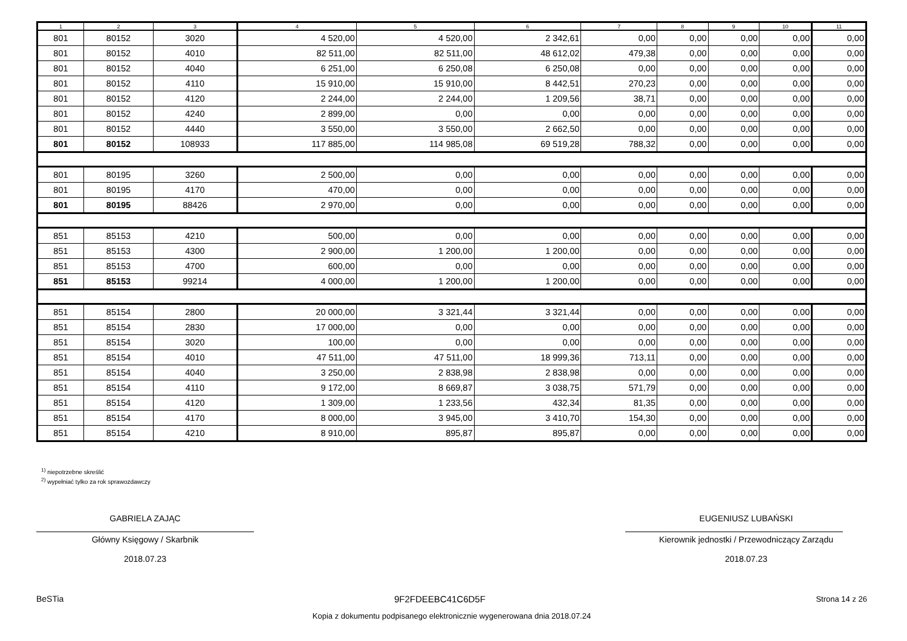| 1 | 2 | 3 | 4 | 5 | 6 | 7 | 8 | 9 | 10 | 11 |
| --- | --- | --- | --- | --- | --- | --- | --- | --- | --- | --- |
| 801 | 80152 | 3020 | 4 520,00 | 4 520,00 | 2 342,61 | 0,00 | 0,00 | 0,00 | 0,00 | 0,00 |
| 801 | 80152 | 4010 | 82 511,00 | 82 511,00 | 48 612,02 | 479,38 | 0,00 | 0,00 | 0,00 | 0,00 |
| 801 | 80152 | 4040 | 6 251,00 | 6 250,08 | 6 250,08 | 0,00 | 0,00 | 0,00 | 0,00 | 0,00 |
| 801 | 80152 | 4110 | 15 910,00 | 15 910,00 | 8 442,51 | 270,23 | 0,00 | 0,00 | 0,00 | 0,00 |
| 801 | 80152 | 4120 | 2 244,00 | 2 244,00 | 1 209,56 | 38,71 | 0,00 | 0,00 | 0,00 | 0,00 |
| 801 | 80152 | 4240 | 2 899,00 | 0,00 | 0,00 | 0,00 | 0,00 | 0,00 | 0,00 | 0,00 |
| 801 | 80152 | 4440 | 3 550,00 | 3 550,00 | 2 662,50 | 0,00 | 0,00 | 0,00 | 0,00 | 0,00 |
| 801 | 80152 | 108933 | 117 885,00 | 114 985,08 | 69 519,28 | 788,32 | 0,00 | 0,00 | 0,00 | 0,00 |
| 801 | 80195 | 3260 | 2 500,00 | 0,00 | 0,00 | 0,00 | 0,00 | 0,00 | 0,00 | 0,00 |
| 801 | 80195 | 4170 | 470,00 | 0,00 | 0,00 | 0,00 | 0,00 | 0,00 | 0,00 | 0,00 |
| 801 | 80195 | 88426 | 2 970,00 | 0,00 | 0,00 | 0,00 | 0,00 | 0,00 | 0,00 | 0,00 |
| 851 | 85153 | 4210 | 500,00 | 0,00 | 0,00 | 0,00 | 0,00 | 0,00 | 0,00 | 0,00 |
| 851 | 85153 | 4300 | 2 900,00 | 1 200,00 | 1 200,00 | 0,00 | 0,00 | 0,00 | 0,00 | 0,00 |
| 851 | 85153 | 4700 | 600,00 | 0,00 | 0,00 | 0,00 | 0,00 | 0,00 | 0,00 | 0,00 |
| 851 | 85153 | 99214 | 4 000,00 | 1 200,00 | 1 200,00 | 0,00 | 0,00 | 0,00 | 0,00 | 0,00 |
| 851 | 85154 | 2800 | 20 000,00 | 3 321,44 | 3 321,44 | 0,00 | 0,00 | 0,00 | 0,00 | 0,00 |
| 851 | 85154 | 2830 | 17 000,00 | 0,00 | 0,00 | 0,00 | 0,00 | 0,00 | 0,00 | 0,00 |
| 851 | 85154 | 3020 | 100,00 | 0,00 | 0,00 | 0,00 | 0,00 | 0,00 | 0,00 | 0,00 |
| 851 | 85154 | 4010 | 47 511,00 | 47 511,00 | 18 999,36 | 713,11 | 0,00 | 0,00 | 0,00 | 0,00 |
| 851 | 85154 | 4040 | 3 250,00 | 2 838,98 | 2 838,98 | 0,00 | 0,00 | 0,00 | 0,00 | 0,00 |
| 851 | 85154 | 4110 | 9 172,00 | 8 669,87 | 3 038,75 | 571,79 | 0,00 | 0,00 | 0,00 | 0,00 |
| 851 | 85154 | 4120 | 1 309,00 | 1 233,56 | 432,34 | 81,35 | 0,00 | 0,00 | 0,00 | 0,00 |
| 851 | 85154 | 4170 | 8 000,00 | 3 945,00 | 3 410,70 | 154,30 | 0,00 | 0,00 | 0,00 | 0,00 |
| 851 | 85154 | 4210 | 8 910,00 | 895,87 | 895,87 | 0,00 | 0,00 | 0,00 | 0,00 | 0,00 |
<sup>1)</sup> niepotrzebne skreślić
<sup>2)</sup> wypełniać tylko za rok sprawozdawczy
GABRIELA ZAJĄC
Główny Księgowy / Skarbnik
2018.07.23
EUGENIUSZ LUBAŃSKI
Kierownik jednostki / Przewodniczący Zarządu
2018.07.23
BeSTia 9F2FDEEBC41C6D5F Strona 14 z 26
Kopia z dokumentu podpisanego elektronicznie wygenerowana dnia 2018.07.24